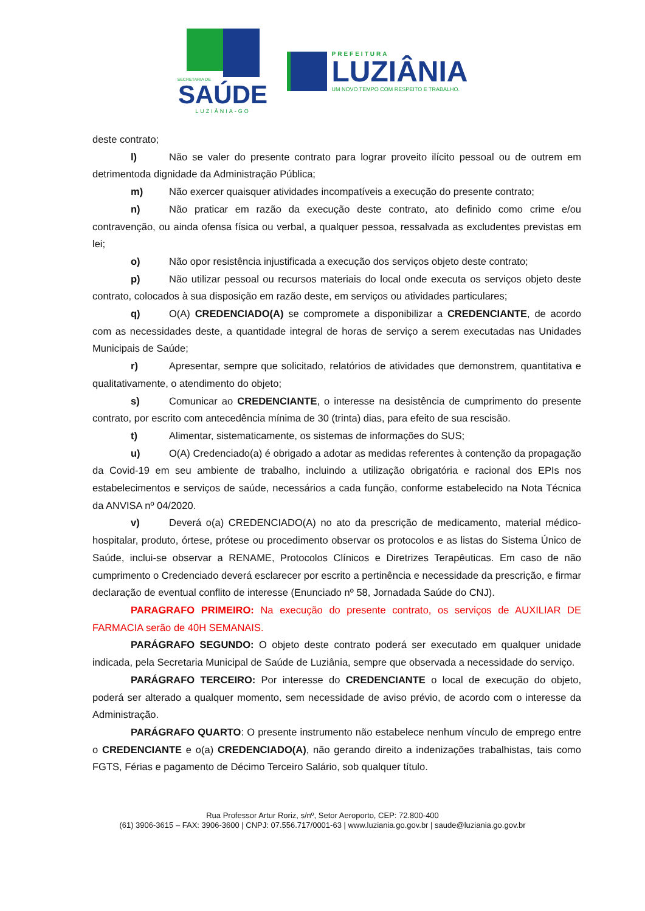SECRETARIA DE
SAÚDE
LUZIÂNIA-GO
PREFEITURA
LUZIÂNIA
UM NOVO TEMPO COM RESPEITO E TRABALHO.
deste contrato;
l) Não se valer do presente contrato para lograr proveito ilícito pessoal ou de outrem em detrimentoda dignidade da Administração Pública;
m) Não exercer quaisquer atividades incompatíveis a execução do presente contrato;
n) Não praticar em razão da execução deste contrato, ato definido como crime e/ou contravenção, ou ainda ofensa física ou verbal, a qualquer pessoa, ressalvada as excludentes previstas em lei;
o) Não opor resistência injustificada a execução dos serviços objeto deste contrato;
p) Não utilizar pessoal ou recursos materiais do local onde executa os serviços objeto deste contrato, colocados à sua disposição em razão deste, em serviços ou atividades particulares;
q) O(A) CREDENCIADO(A) se compromete a disponibilizar a CREDENCIANTE, de acordo com as necessidades deste, a quantidade integral de horas de serviço a serem executadas nas Unidades Municipais de Saúde;
r) Apresentar, sempre que solicitado, relatórios de atividades que demonstrem, quantitativa e qualitativamente, o atendimento do objeto;
s) Comunicar ao CREDENCIANTE, o interesse na desistência de cumprimento do presente contrato, por escrito com antecedência mínima de 30 (trinta) dias, para efeito de sua rescisão.
t) Alimentar, sistematicamente, os sistemas de informações do SUS;
u) O(A) Credenciado(a) é obrigado a adotar as medidas referentes à contenção da propagação da Covid-19 em seu ambiente de trabalho, incluindo a utilização obrigatória e racional dos EPIs nos estabelecimentos e serviços de saúde, necessários a cada função, conforme estabelecido na Nota Técnica da ANVISA nº 04/2020.
v) Deverá o(a) CREDENCIADO(A) no ato da prescrição de medicamento, material médico-hospitalar, produto, órtese, prótese ou procedimento observar os protocolos e as listas do Sistema Único de Saúde, inclui-se observar a RENAME, Protocolos Clínicos e Diretrizes Terapêuticas. Em caso de não cumprimento o Credenciado deverá esclarecer por escrito a pertinência e necessidade da prescrição, e firmar declaração de eventual conflito de interesse (Enunciado nº 58, Jornadada Saúde do CNJ).
PARAGRAFO PRIMEIRO: Na execução do presente contrato, os serviços de AUXILIAR DE FARMACIA serão de 40H SEMANAIS.
PARÁGRAFO SEGUNDO: O objeto deste contrato poderá ser executado em qualquer unidade indicada, pela Secretaria Municipal de Saúde de Luziânia, sempre que observada a necessidade do serviço.
PARÁGRAFO TERCEIRO: Por interesse do CREDENCIANTE o local de execução do objeto, poderá ser alterado a qualquer momento, sem necessidade de aviso prévio, de acordo com o interesse da Administração.
PARÁGRAFO QUARTO: O presente instrumento não estabelece nenhum vínculo de emprego entre o CREDENCIANTE e o(a) CREDENCIADO(A), não gerando direito a indenizações trabalhistas, tais como FGTS, Férias e pagamento de Décimo Terceiro Salário, sob qualquer título.
Rua Professor Artur Roriz, s/nº, Setor Aeroporto, CEP: 72.800-400
(61) 3906-3615 – FAX: 3906-3600 | CNPJ: 07.556.717/0001-63 | www.luziania.go.gov.br | saude@luziania.go.gov.br